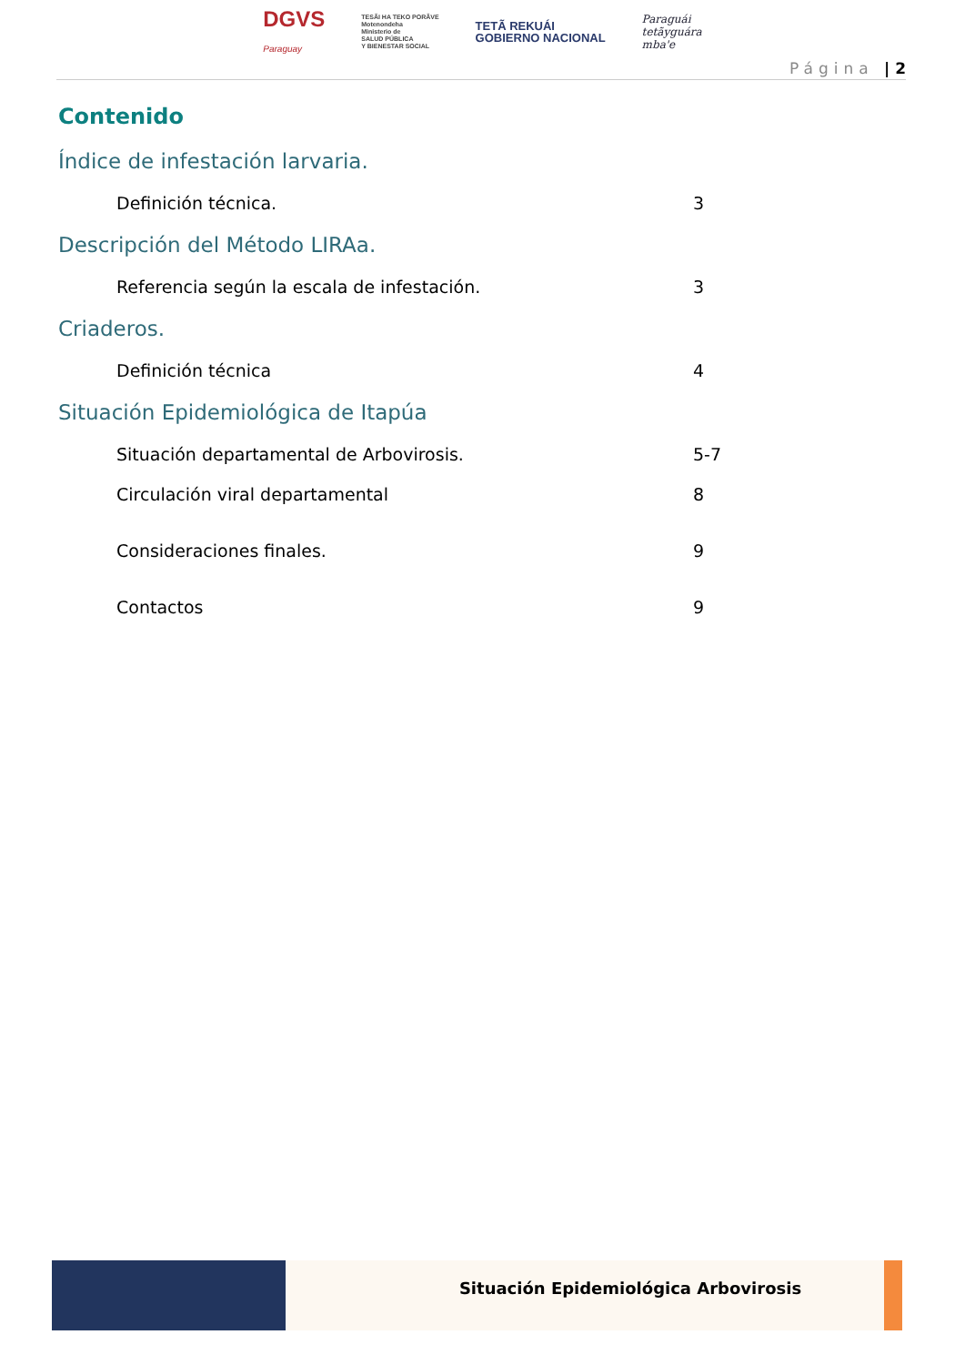DGVS
Paraguay
TESÃI HA TEKO PORÃVE
Motenondeha
Ministerio de
SALUD PÚBLICA
Y BIENESTAR SOCIAL
TETÃ REKUÁI
GOBIERNO NACIONAL
Paraguái
tetãyguára
mba'e
Página | 2
Contenido
Índice de infestación larvaria.
Definición técnica. 3
Descripción del Método LIRAa.
Referencia según la escala de infestación. 3
Criaderos.
Definición técnica 4
Situación Epidemiológica de Itapúa
Situación departamental de Arbovirosis. 5-7
Circulación viral departamental 8
Consideraciones finales. 9
Contactos 9
Situación Epidemiológica Arbovirosis